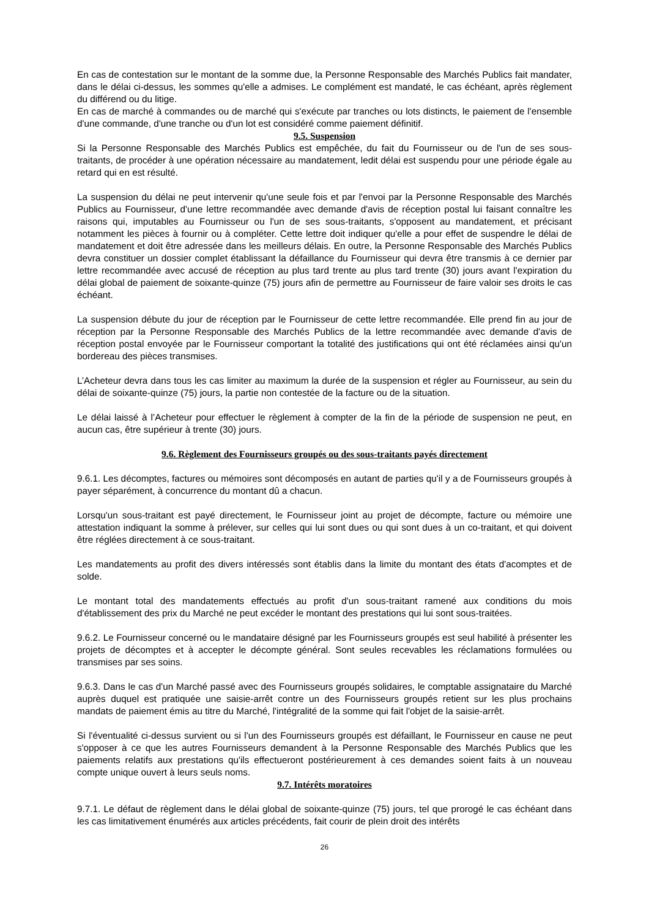En cas de contestation sur le montant de la somme due, la Personne Responsable des Marchés Publics fait mandater, dans le délai ci-dessus, les sommes qu'elle a admises. Le complément est mandaté, le cas échéant, après règlement du différend ou du litige.
En cas de marché à commandes ou de marché qui s'exécute par tranches ou lots distincts, le paiement de l'ensemble d'une commande, d'une tranche ou d'un lot est considéré comme paiement définitif.
9.5. Suspension
Si la Personne Responsable des Marchés Publics est empêchée, du fait du Fournisseur ou de l'un de ses sous-traitants, de procéder à une opération nécessaire au mandatement, ledit délai est suspendu pour une période égale au retard qui en est résulté.
La suspension du délai ne peut intervenir qu'une seule fois et par l'envoi par la Personne Responsable des Marchés Publics au Fournisseur, d'une lettre recommandée avec demande d'avis de réception postal lui faisant connaître les raisons qui, imputables au Fournisseur ou l'un de ses sous-traitants, s'opposent au mandatement, et précisant notamment les pièces à fournir ou à compléter. Cette lettre doit indiquer qu'elle a pour effet de suspendre le délai de mandatement et doit être adressée dans les meilleurs délais. En outre, la Personne Responsable des Marchés Publics devra constituer un dossier complet établissant la défaillance du Fournisseur qui devra être transmis à ce dernier par lettre recommandée avec accusé de réception au plus tard trente au plus tard trente (30) jours avant l'expiration du délai global de paiement de soixante-quinze (75) jours afin de permettre au Fournisseur de faire valoir ses droits le cas échéant.
La suspension débute du jour de réception par le Fournisseur de cette lettre recommandée. Elle prend fin au jour de réception par la Personne Responsable des Marchés Publics de la lettre recommandée avec demande d'avis de réception postal envoyée par le Fournisseur comportant la totalité des justifications qui ont été réclamées ainsi qu'un bordereau des pièces transmises.
L’Acheteur devra dans tous les cas limiter au maximum la durée de la suspension et régler au Fournisseur, au sein du délai de soixante-quinze (75) jours, la partie non contestée de la facture ou de la situation.
Le délai laissé à l’Acheteur pour effectuer le règlement à compter de la fin de la période de suspension ne peut, en aucun cas, être supérieur à trente (30) jours.
9.6. Règlement des Fournisseurs groupés ou des sous-traitants payés directement
9.6.1. Les décomptes, factures ou mémoires sont décomposés en autant de parties qu'il y a de Fournisseurs groupés à payer séparément, à concurrence du montant dû a chacun.
Lorsqu'un sous-traitant est payé directement, le Fournisseur joint au projet de décompte, facture ou mémoire une attestation indiquant la somme à prélever, sur celles qui lui sont dues ou qui sont dues à un co-traitant, et qui doivent être réglées directement à ce sous-traitant.
Les mandatements au profit des divers intéressés sont établis dans la limite du montant des états d'acomptes et de solde.
Le montant total des mandatements effectués au profit d'un sous-traitant ramené aux conditions du mois d'établissement des prix du Marché ne peut excéder le montant des prestations qui lui sont sous-traitées.
9.6.2. Le Fournisseur concerné ou le mandataire désigné par les Fournisseurs groupés est seul habilité à présenter les projets de décomptes et à accepter le décompte général. Sont seules recevables les réclamations formulées ou transmises par ses soins.
9.6.3. Dans le cas d'un Marché passé avec des Fournisseurs groupés solidaires, le comptable assignataire du Marché auprès duquel est pratiquée une saisie-arrêt contre un des Fournisseurs groupés retient sur les plus prochains mandats de paiement émis au titre du Marché, l'intégralité de la somme qui fait l'objet de la saisie-arrêt.
Si l'éventualité ci-dessus survient ou si l'un des Fournisseurs groupés est défaillant, le Fournisseur en cause ne peut s'opposer à ce que les autres Fournisseurs demandent à la Personne Responsable des Marchés Publics que les paiements relatifs aux prestations qu'ils effectueront postérieurement à ces demandes soient faits à un nouveau compte unique ouvert à leurs seuls noms.
9.7. Intérêts moratoires
9.7.1. Le défaut de règlement dans le délai global de soixante-quinze (75) jours, tel que prorogé le cas échéant dans les cas limitativement énumérés aux articles précédents, fait courir de plein droit des intérêts
26